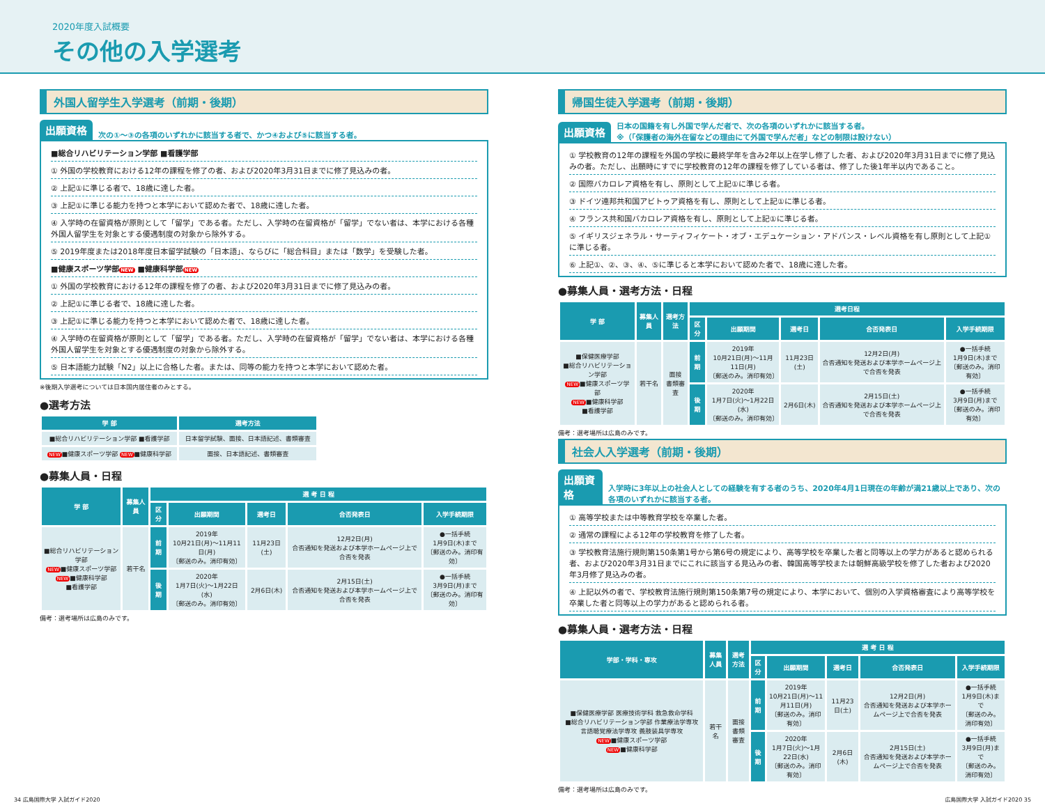2020年度入試概要
その他の入学選考
外国人留学生入学選考（前期・後期）
出願資格 次の①～③の各項のいずれかに該当する者で、かつ④および⑤に該当する者。
■総合リハビリテーション学部 ■看護学部
① 外国の学校教育における12年の課程を修了の者、および2020年3月31日までに修了見込みの者。
② 上記①に準じる者で、18歳に達した者。
③ 上記①に準じる能力を持つと本学において認めた者で、18歳に達した者。
④ 入学時の在留資格が原則として「留学」である者。ただし、入学時の在留資格が「留学」でない者は、本学における各種外国人留学生を対象とする優遇制度の対象から除外する。
⑤ 2019年度または2018年度日本留学試験の「日本語」、ならびに「総合科目」または「数学」を受験した者。
■健康スポーツ学部NEW ■健康科学部NEW
① 外国の学校教育における12年の課程を修了の者、および2020年3月31日までに修了見込みの者。
② 上記①に準じる者で、18歳に達した者。
③ 上記①に準じる能力を持つと本学において認めた者で、18歳に達した者。
④ 入学時の在留資格が原則として「留学」である者。ただし、入学時の在留資格が「留学」でない者は、本学における各種外国人留学生を対象とする優遇制度の対象から除外する。
⑤ 日本語能力試験「N2」以上に合格した者。または、同等の能力を持つと本学において認めた者。
※後期入学選考については日本国内居住者のみとする。
●選考方法
| 学 部 | 選考方法 |
| --- | --- |
| ■総合リハビリテーション学部 ■看護学部 | 日本留学試験、面接、日本語記述、書類審査 |
| NEW ■健康スポーツ学部 NEW ■健康科学部 | 面接、日本語記述、書類審査 |
●募集人員・日程
| 学 部 | 募集人員 | 選 考 日 程 | | | | |
| --- | --- | --- | --- | --- | --- | --- |
| | | 区分 | 出願期間 | 選考日 | 合否発表日 | 入学手続期限 |
| ■総合リハビリテーション学部 NEW ■健康スポーツ学部 NEW ■健康科学部 ■看護学部 | 若干名 | 前期 | 2019年 10月21日(月)～11月11日(月) 〔郵送のみ。消印有効〕 | 11月23日(土) | 12月2日(月) 合否通知を発送および本学ホームページ上で合否を発表 | ●一括手続 1月9日(木)まで 〔郵送のみ。消印有効〕 |
| | | 後期 | 2020年 1月7日(火)～1月22日(水) 〔郵送のみ。消印有効〕 | 2月6日(木) | 2月15日(土) 合否通知を発送および本学ホームページ上で合否を発表 | ●一括手続 3月9日(月)まで 〔郵送のみ。消印有効〕 |
備考：選考場所は広島のみです。
帰国生徒入学選考（前期・後期）
出願資格 日本の国籍を有し外国で学んだ者で、次の各項のいずれかに該当する者。
※（「保護者の海外在留などの理由にて外国で学んだ者」などの制限は設けない）
① 学校教育の12年の課程を外国の学校に最終学年を含み2年以上在学し修了した者、および2020年3月31日までに修了見込みの者。ただし、出願時にすでに学校教育の12年の課程を修了している者は、修了した後1年半以内であること。
② 国際バカロレア資格を有し、原則として上記①に準じる者。
③ ドイツ連邦共和国アビトゥア資格を有し、原則として上記①に準じる者。
④ フランス共和国バカロレア資格を有し、原則として上記①に準じる者。
⑤ イギリスジェネラル・サーティフィケート・オブ・エデュケーション・アドバンス・レベル資格を有し原則として上記①に準じる者。
⑥ 上記①、②、③、④、⑤に準じると本学において認めた者で、18歳に達した者。
●募集人員・選考方法・日程
| 学 部 | 募集人員 | 選考方法 | 選考日程 | | | | |
| --- | --- | --- | --- | --- | --- | --- | --- |
| | | | 区分 | 出願期間 | 選考日 | 合否発表日 | 入学手続期限 |
| ■保健医療学部 ■総合リハビリテーション学部 NEW ■健康スポーツ学部 NEW ■健康科学部 ■看護学部 | 若干名 | 面接 書類審査 | 前期 | 2019年 10月21日(月)～11月11日(月) 〔郵送のみ。消印有効〕 | 11月23日(土) | 12月2日(月) 合否通知を発送および本学ホームページ上で合否を発表 | ●一括手続 1月9日(木)まで 〔郵送のみ。消印有効〕 |
| | | | 後期 | 2020年 1月7日(火)～1月22日(水) 〔郵送のみ。消印有効〕 | 2月6日(木) | 2月15日(土) 合否通知を発送および本学ホームページ上で合否を発表 | ●一括手続 3月9日(月)まで 〔郵送のみ。消印有効〕 |
備考：選考場所は広島のみです。
社会人入学選考（前期・後期）
出願資格 入学時に3年以上の社会人としての経験を有する者のうち、2020年4月1日現在の年齢が満21歳以上であり、次の各項のいずれかに該当する者。
① 高等学校または中等教育学校を卒業した者。
② 通常の課程による12年の学校教育を修了した者。
③ 学校教育法施行規則第150条第1号から第6号の規定により、高等学校を卒業した者と同等以上の学力があると認められる者、および2020年3月31日までにこれに該当する見込みの者、韓国高等学校または朝鮮高級学校を修了した者および2020年3月修了見込みの者。
④ 上記以外の者で、学校教育法施行規則第150条第7号の規定により、本学において、個別の入学資格審査により高等学校を卒業した者と同等以上の学力があると認められる者。
●募集人員・選考方法・日程
| 学部・学科・専攻 | 募集人員 | 選考方法 | 選 考 日 程 | | | | |
| --- | --- | --- | --- | --- | --- | --- | --- |
| | | | 区分 | 出願期間 | 選考日 | 合否発表日 | 入学手続期限 |
| ■保健医療学部 医療技術学科 救急救命学科 ■総合リハビリテーション学部 作業療法学専攻 言語聴覚療法学専攻 義肢装具学専攻 NEW ■健康スポーツ学部 NEW ■健康科学部 | 若干名 | 面接 書類審査 | 前期 | 2019年 10月21日(月)～11月11日(月) 〔郵送のみ。消印有効〕 | 11月23日(土) | 12月2日(月) 合否通知を発送および本学ホームページ上で合否を発表 | ●一括手続 1月9日(木)まで 〔郵送のみ。消印有効〕 |
| | | | 後期 | 2020年 1月7日(火)～1月22日(水) 〔郵送のみ。消印有効〕 | 2月6日(木) | 2月15日(土) 合否通知を発送および本学ホームページ上で合否を発表 | ●一括手続 3月9日(月)まで 〔郵送のみ。消印有効〕 |
備考：選考場所は広島のみです。
34 広島国際大学 入試ガイド2020 広島国際大学 入試ガイド2020 35